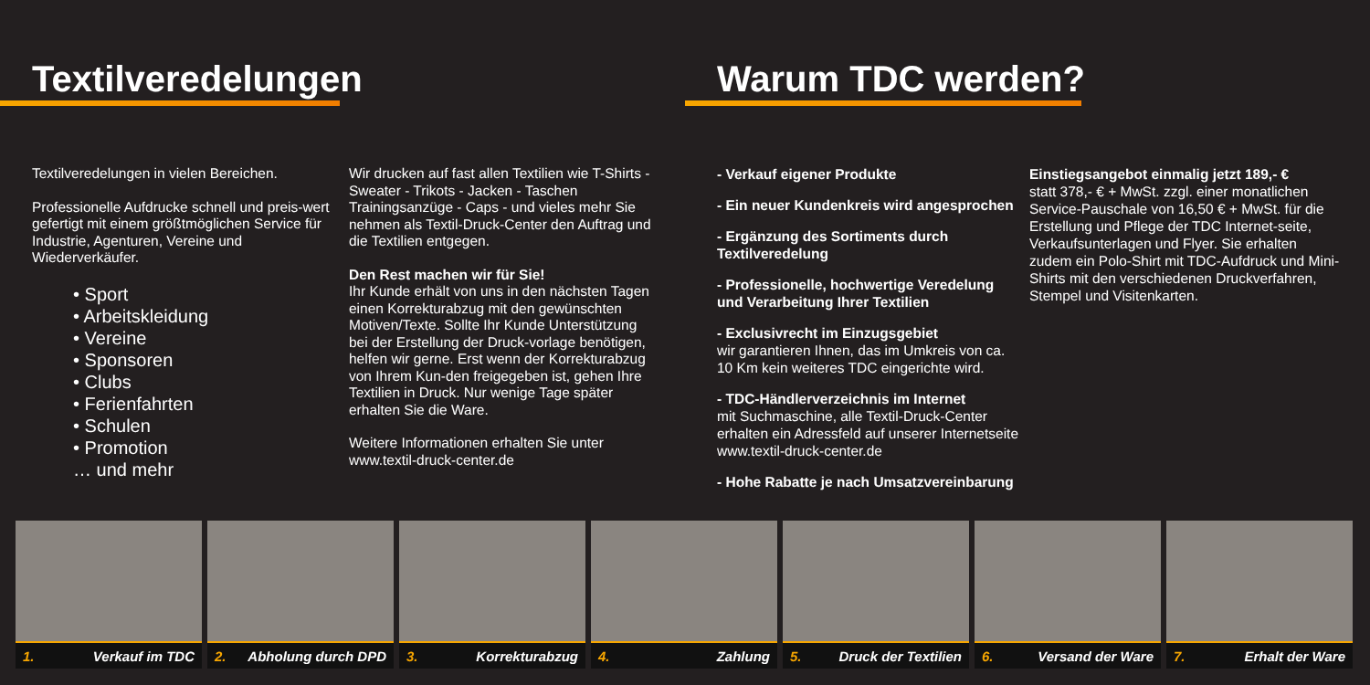Textilveredelungen
Textilveredelungen in vielen Bereichen.
Professionelle Aufdrucke schnell und preis-wert gefertigt mit einem größtmöglichen Service für Industrie, Agenturen, Vereine und Wiederverkäufer.
• Sport
• Arbeitskleidung
• Vereine
• Sponsoren
• Clubs
• Ferienfahrten
• Schulen
• Promotion
… und mehr
Wir drucken auf fast allen Textilien wie T-Shirts - Sweater - Trikots - Jacken - Taschen Trainingsanzüge - Caps - und vieles mehr Sie nehmen als Textil-Druck-Center den Auftrag und die Textilien entgegen.
Den Rest machen wir für Sie!
Ihr Kunde erhält von uns in den nächsten Tagen einen Korrekturabzug mit den gewünschten Motiven/Texte. Sollte Ihr Kunde Unterstützung bei der Erstellung der Druck-vorlage benötigen, helfen wir gerne. Erst wenn der Korrekturabzug von Ihrem Kun-den freigegeben ist, gehen Ihre Textilien in Druck. Nur wenige Tage später erhalten Sie die Ware.
Weitere Informationen erhalten Sie unter www.textil-druck-center.de
Warum TDC werden?
- Verkauf eigener Produkte
- Ein neuer Kundenkreis wird angesprochen
- Ergänzung des Sortiments durch Textilveredelung
- Professionelle, hochwertige Veredelung und Verarbeitung Ihrer Textilien
- Exclusivrecht im Einzugsgebiet
wir garantieren Ihnen, das im Umkreis von ca. 10 Km kein weiteres TDC eingerichte wird.
- TDC-Händlerverzeichnis im Internet
mit Suchmaschine, alle Textil-Druck-Center erhalten ein Adressfeld auf unserer Internetseite www.textil-druck-center.de
- Hohe Rabatte je nach Umsatzvereinbarung
Einstiegsangebot einmalig jetzt 189,- €
statt 378,- € + MwSt. zzgl. einer monatlichen Service-Pauschale von 16,50 € + MwSt. für die Erstellung und Pflege der TDC Internet-seite, Verkaufsunterlagen und Flyer. Sie erhalten zudem ein Polo-Shirt mit TDC-Aufdruck und Mini-Shirts mit den verschiedenen Druckverfahren, Stempel und Visitenkarten.
1. Verkauf im TDC 2. Abholung durch DPD 3. Korrekturabzug 4. Zahlung 5. Druck der Textilien
6. Versand der Ware 7. Erhalt der Ware